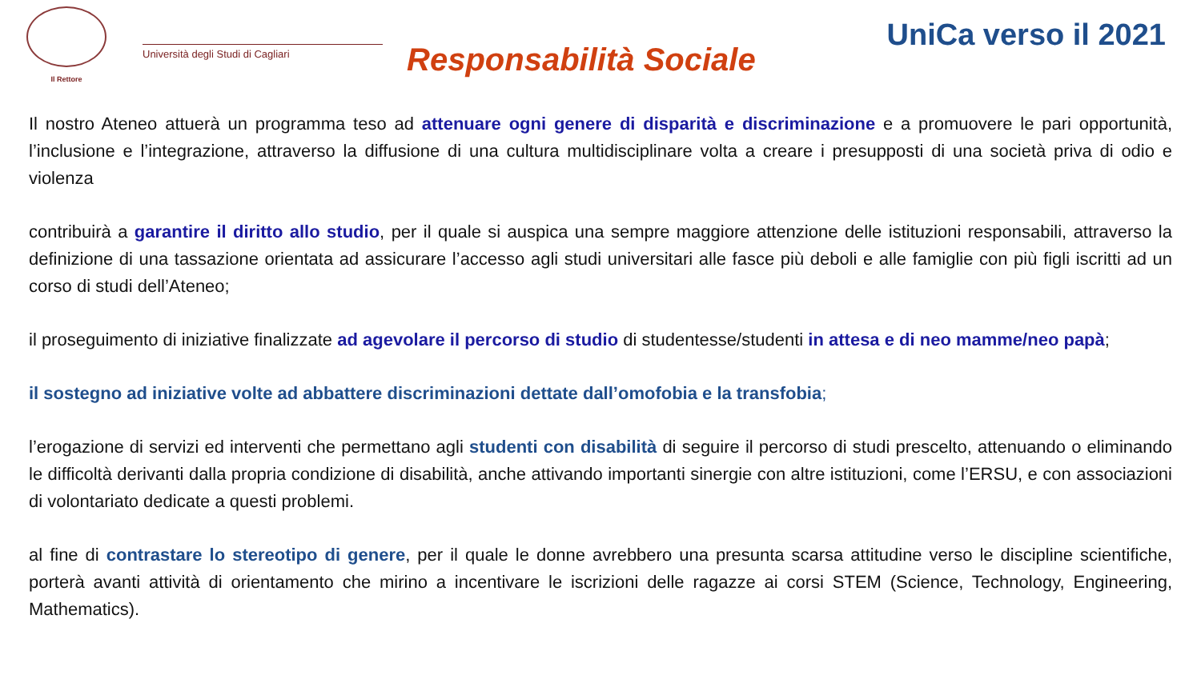Il Rettore
Università degli Studi di Cagliari
Responsabilità Sociale
UniCa verso il 2021
Il nostro Ateneo attuerà un programma teso ad attenuare ogni genere di disparità e discriminazione e a promuovere le pari opportunità, l’inclusione e l’integrazione, attraverso la diffusione di una cultura multidisciplinare volta a creare i presupposti di una società priva di odio e violenza
contribuirà a garantire il diritto allo studio, per il quale si auspica una sempre maggiore attenzione delle istituzioni responsabili, attraverso la definizione di una tassazione orientata ad assicurare l’accesso agli studi universitari alle fasce più deboli e alle famiglie con più figli iscritti ad un corso di studi dell’Ateneo;
il proseguimento di iniziative finalizzate ad agevolare il percorso di studio di studentesse/studenti in attesa e di neo mamme/neo papà;
il sostegno ad iniziative volte ad abbattere discriminazioni dettate dall’omofobia e la transfobia;
l’erogazione di servizi ed interventi che permettano agli studenti con disabilità di seguire il percorso di studi prescelto, attenuando o eliminando le difficoltà derivanti dalla propria condizione di disabilità, anche attivando importanti sinergie con altre istituzioni, come l’ERSU, e con associazioni di volontariato dedicate a questi problemi.
al fine di contrastare lo stereotipo di genere, per il quale le donne avrebbero una presunta scarsa attitudine verso le discipline scientifiche, porterà avanti attività di orientamento che mirino a incentivare le iscrizioni delle ragazze ai corsi STEM (Science, Technology, Engineering, Mathematics).